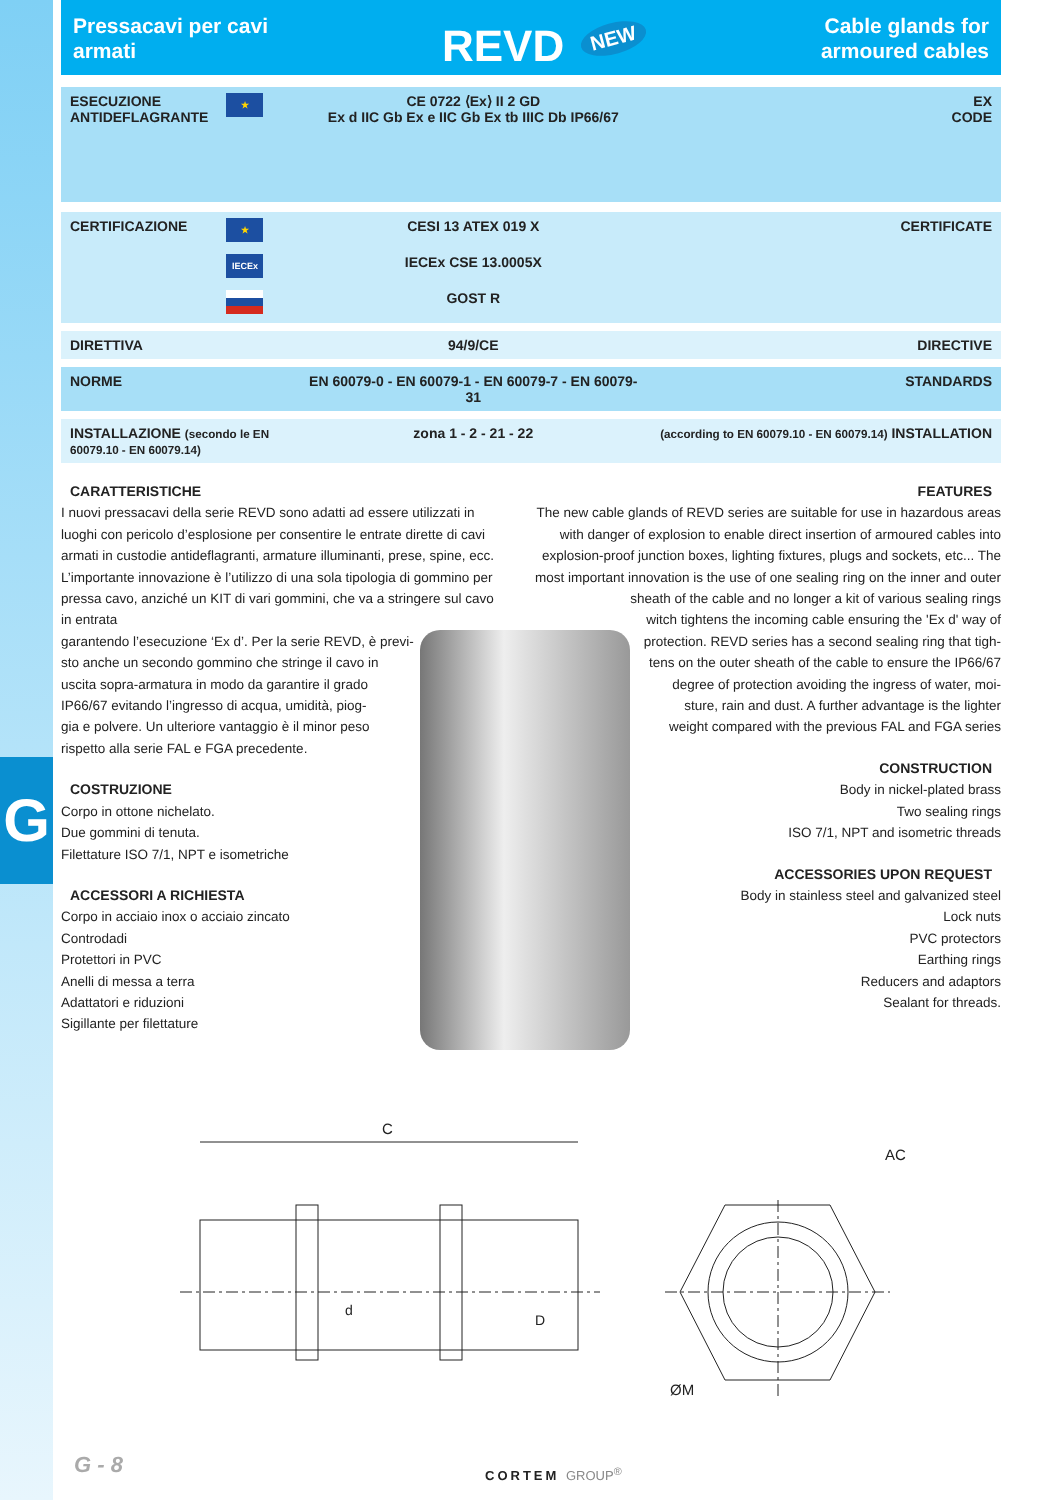G
Pressacavi per cavi
armati
REVD<sup>NEW</sup>
Cable glands for
armoured cables
| ESECUZIONE ANTIDEFLAGRANTE | ★ | CE 0722 ⟨Ex⟩ II 2 GD Ex d IIC Gb Ex e IIC Gb Ex tb IIIC Db IP66/67 | EX CODE |
| CERTIFICAZIONE | ★ | CESI 13 ATEX 019 X | CERTIFICATE |
| | IECEx | IECEx CSE 13.0005X | |
| | | GOST R | |
| DIRETTIVA | | 94/9/CE | DIRECTIVE |
| NORME | | EN 60079-0 - EN 60079-1 - EN 60079-7 - EN 60079-31 | STANDARDS |
| INSTALLAZIONE (secondo le EN 60079.10 - EN 60079.14) | | zona 1 - 2 - 21 - 22 | (according to EN 60079.10 - EN 60079.14) INSTALLATION |
CARATTERISTICHE
I nuovi pressacavi della serie REVD sono adatti ad essere utilizzati in luoghi con pericolo d’esplosione per consentire le entrate dirette di cavi armati in custodie antideflagranti, armature illuminanti, prese, spine, ecc. L’importante innovazione è l’utilizzo di una sola tipologia di gommino per pressa cavo, anziché un KIT di vari gommini, che va a stringere sul cavo in entrata
garantendo l’esecuzione ‘Ex d’. Per la serie REVD, è previ-
sto anche un secondo gommino che stringe il cavo in
uscita sopra-armatura in modo da garantire il grado
IP66/67 evitando l’ingresso di acqua, umidità, piog-
gia e polvere. Un ulteriore vantaggio è il minor peso
rispetto alla serie FAL e FGA precedente.
COSTRUZIONE
Corpo in ottone nichelato.
Due gommini di tenuta.
Filettature ISO 7/1, NPT e isometriche
ACCESSORI A RICHIESTA
Corpo in acciaio inox o acciaio zincato
Controdadi
Protettori in PVC
Anelli di messa a terra
Adattatori e riduzioni
Sigillante per filettature
FEATURES
The new cable glands of REVD series are suitable for use in hazardous areas
with danger of explosion to enable direct insertion of armoured cables into
explosion-proof junction boxes, lighting fixtures, plugs and sockets, etc... The
most important innovation is the use of one sealing ring on the inner and outer
sheath of the cable and no longer a kit of various sealing rings
witch tightens the incoming cable ensuring the 'Ex d' way of
protection. REVD series has a second sealing ring that tigh-
tens on the outer sheath of the cable to ensure the IP66/67
degree of protection avoiding the ingress of water, moi-
sture, rain and dust. A further advantage is the lighter
weight compared with the previous FAL and FGA series
CONSTRUCTION
Body in nickel-plated brass
Two sealing rings
ISO 7/1, NPT and isometric threads
ACCESSORIES UPON REQUEST
Body in stainless steel and galvanized steel
Lock nuts
PVC protectors
Earthing rings
Reducers and adaptors
Sealant for threads.
C
d
D
AC
ØM
G - 8 CORTEM GROUP<sup>®</sup>